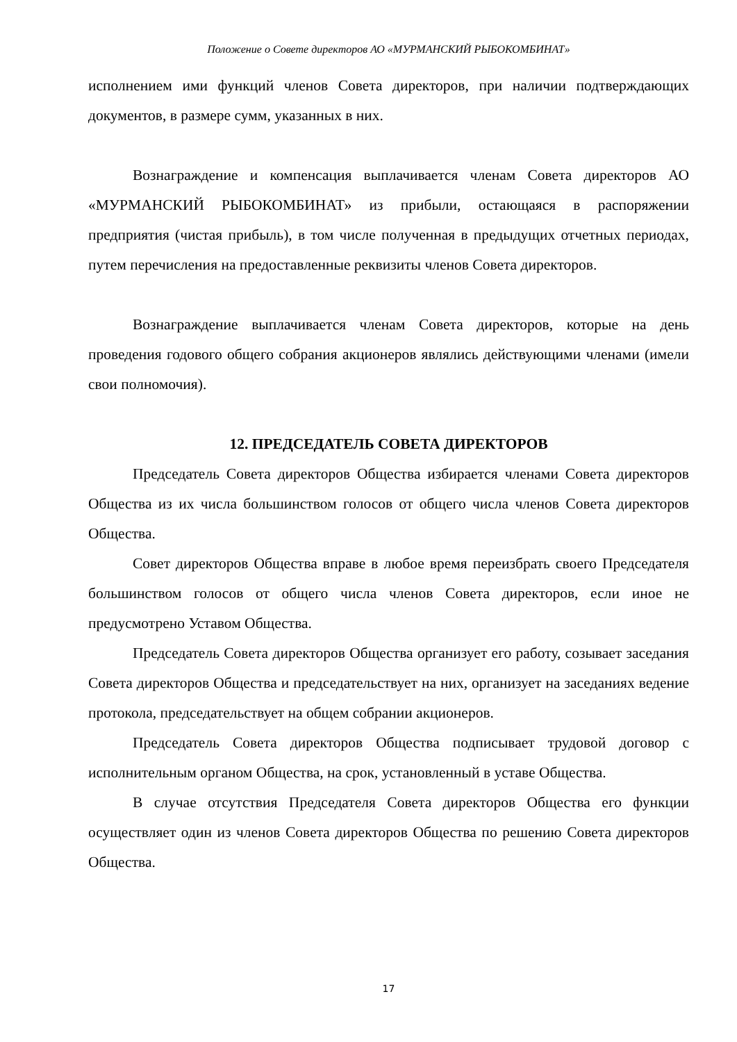Положение о Совете директоров АО «МУРМАНСКИЙ РЫБОКОМБИНАТ»
исполнением ими функций членов Совета директоров, при наличии подтверждающих документов, в размере сумм, указанных в них.
Вознаграждение и компенсация выплачивается членам Совета директоров АО «МУРМАНСКИЙ РЫБОКОМБИНАТ» из прибыли, остающаяся в распоряжении предприятия (чистая прибыль), в том числе полученная в предыдущих отчетных периодах, путем перечисления на предоставленные реквизиты членов Совета директоров.
Вознаграждение выплачивается членам Совета директоров, которые на день проведения годового общего собрания акционеров являлись действующими членами (имели свои полномочия).
12. ПРЕДСЕДАТЕЛЬ СОВЕТА ДИРЕКТОРОВ
Председатель Совета директоров Общества избирается членами Совета директоров Общества из их числа большинством голосов от общего числа членов Совета директоров Общества.
Совет директоров Общества вправе в любое время переизбрать своего Председателя большинством голосов от общего числа членов Совета директоров, если иное не предусмотрено Уставом Общества.
Председатель Совета директоров Общества организует его работу, созывает заседания Совета директоров Общества и председательствует на них, организует на заседаниях ведение протокола, председательствует на общем собрании акционеров.
Председатель Совета директоров Общества подписывает трудовой договор с исполнительным органом Общества, на срок, установленный в уставе Общества.
В случае отсутствия Председателя Совета директоров Общества его функции осуществляет один из членов Совета директоров Общества по решению Совета директоров Общества.
17